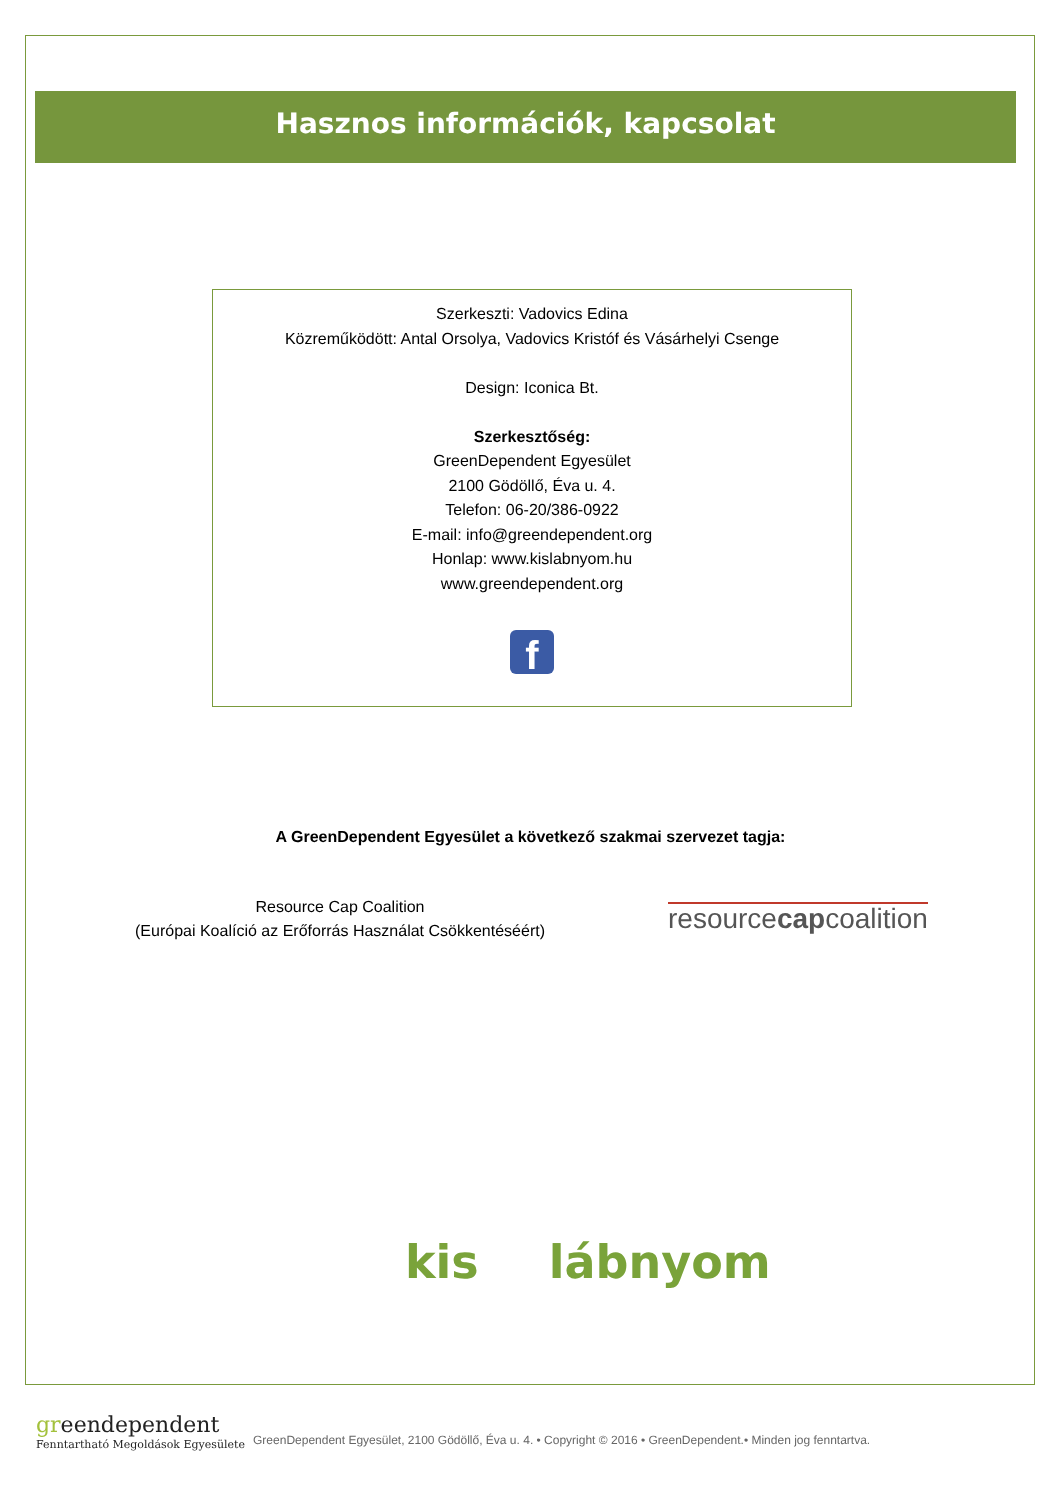Hasznos információk, kapcsolat
Szerkeszti: Vadovics Edina
Közreműködött: Antal Orsolya, Vadovics Kristóf és Vásárhelyi Csenge
Design: Iconica Bt.
Szerkesztőség:
GreenDependent Egyesület
2100 Gödöllő, Éva u. 4.
Telefon: 06-20/386-0922
E-mail: info@greendependent.org
Honlap: www.kislabnyom.hu
www.greendependent.org
f
A GreenDependent Egyesület a következő szakmai szervezet tagja:
Resource Cap Coalition
(Európai Koalíció az Erőforrás Használat Csökkentéséért)
resourcecapcoalition
kis lábnyom
green dependent
Fenntartható Megoldások Egyesülete
GreenDependent Egyesület, 2100 Gödöllő, Éva u. 4. • Copyright © 2016 • GreenDependent.• Minden jog fenntartva.